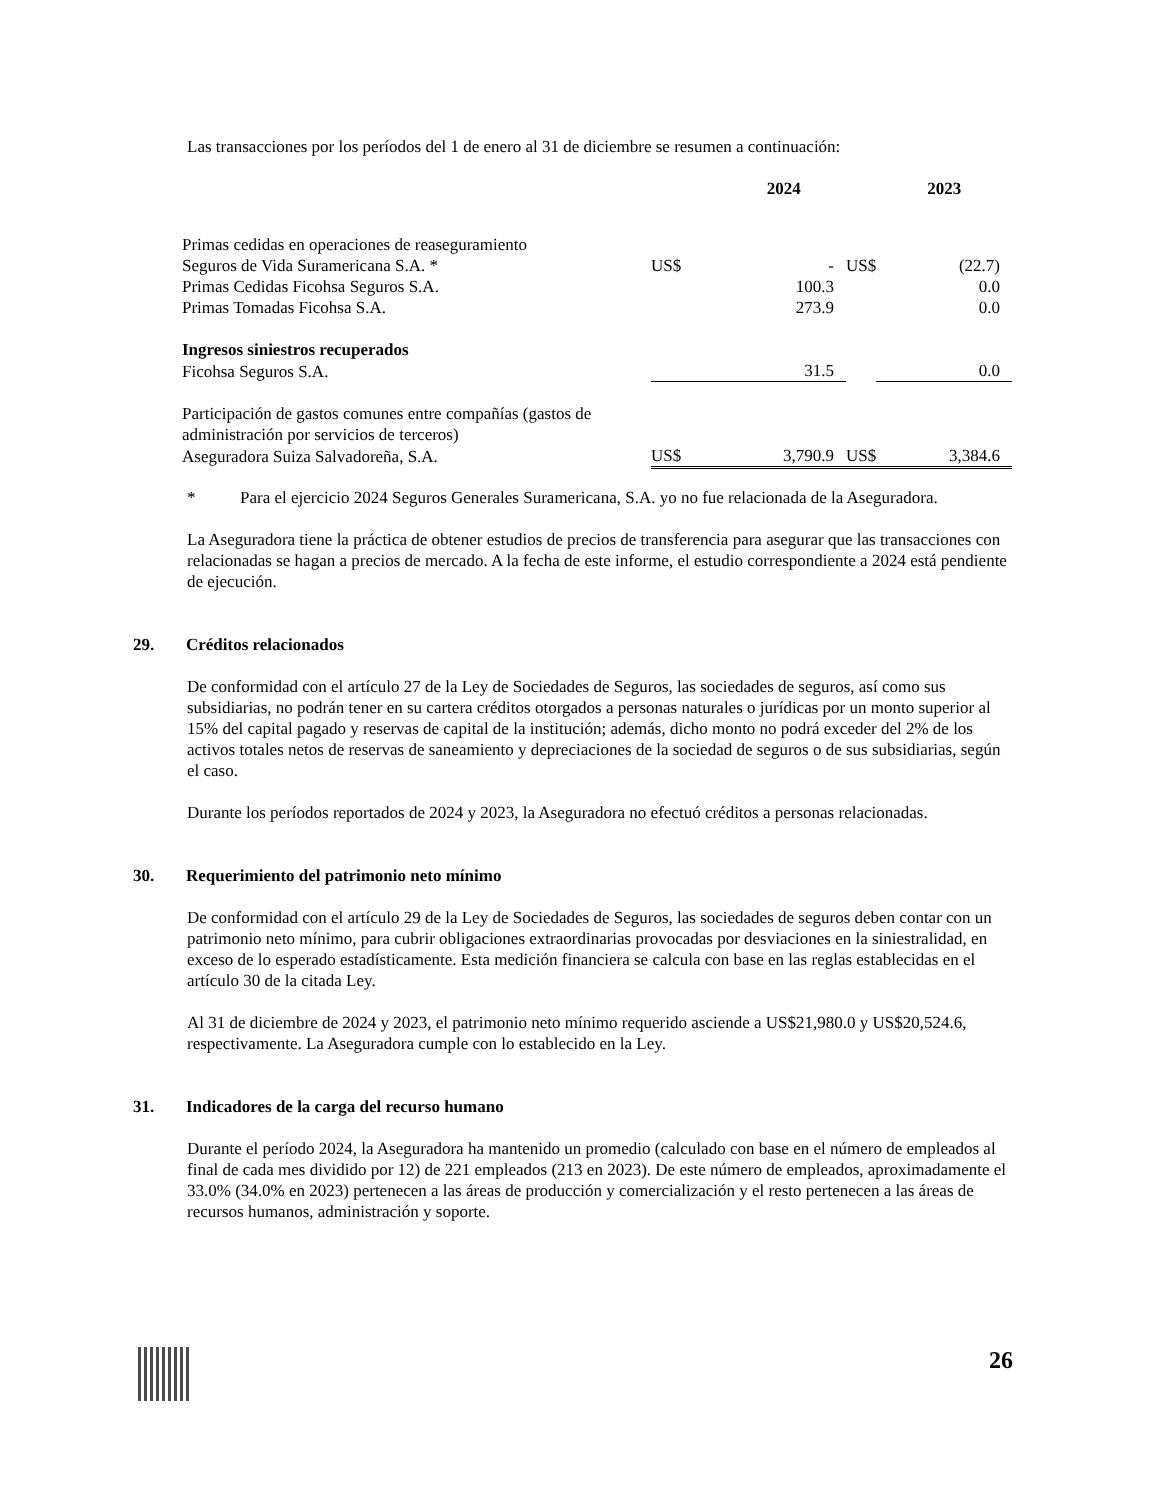Las transacciones por los períodos del 1 de enero al 31 de diciembre se resumen a continuación:
| | | 2024 | | 2023 |
| Primas cedidas en operaciones de reaseguramiento | | | | |
| Seguros de Vida Suramericana S.A. * | US$ | - | US$ | (22.7) |
| Primas Cedidas Ficohsa Seguros S.A. | | 100.3 | | 0.0 |
| Primas Tomadas Ficohsa S.A. | | 273.9 | | 0.0 |
| Ingresos siniestros recuperados | | | | |
| Ficohsa Seguros S.A. | | 31.5 | | 0.0 |
| Participación de gastos comunes entre compañías (gastos de | | | | |
| administración por servicios de terceros) | | | | |
| Aseguradora Suiza Salvadoreña, S.A. | US$ | 3,790.9 | US$ | 3,384.6 |
* Para el ejercicio 2024 Seguros Generales Suramericana, S.A. yo no fue relacionada de la Aseguradora.
La Aseguradora tiene la práctica de obtener estudios de precios de transferencia para asegurar que las transacciones con relacionadas se hagan a precios de mercado. A la fecha de este informe, el estudio correspondiente a 2024 está pendiente de ejecución.
29. Créditos relacionados
De conformidad con el artículo 27 de la Ley de Sociedades de Seguros, las sociedades de seguros, así como sus subsidiarias, no podrán tener en su cartera créditos otorgados a personas naturales o jurídicas por un monto superior al 15% del capital pagado y reservas de capital de la institución; además, dicho monto no podrá exceder del 2% de los activos totales netos de reservas de saneamiento y depreciaciones de la sociedad de seguros o de sus subsidiarias, según el caso.
Durante los períodos reportados de 2024 y 2023, la Aseguradora no efectuó créditos a personas relacionadas.
30. Requerimiento del patrimonio neto mínimo
De conformidad con el artículo 29 de la Ley de Sociedades de Seguros, las sociedades de seguros deben contar con un patrimonio neto mínimo, para cubrir obligaciones extraordinarias provocadas por desviaciones en la siniestralidad, en exceso de lo esperado estadísticamente. Esta medición financiera se calcula con base en las reglas establecidas en el artículo 30 de la citada Ley.
Al 31 de diciembre de 2024 y 2023, el patrimonio neto mínimo requerido asciende a US$21,980.0 y US$20,524.6, respectivamente. La Aseguradora cumple con lo establecido en la Ley.
31. Indicadores de la carga del recurso humano
Durante el período 2024, la Aseguradora ha mantenido un promedio (calculado con base en el número de empleados al final de cada mes dividido por 12) de 221 empleados (213 en 2023). De este número de empleados, aproximadamente el 33.0% (34.0% en 2023) pertenecen a las áreas de producción y comercialización y el resto pertenecen a las áreas de recursos humanos, administración y soporte.
26